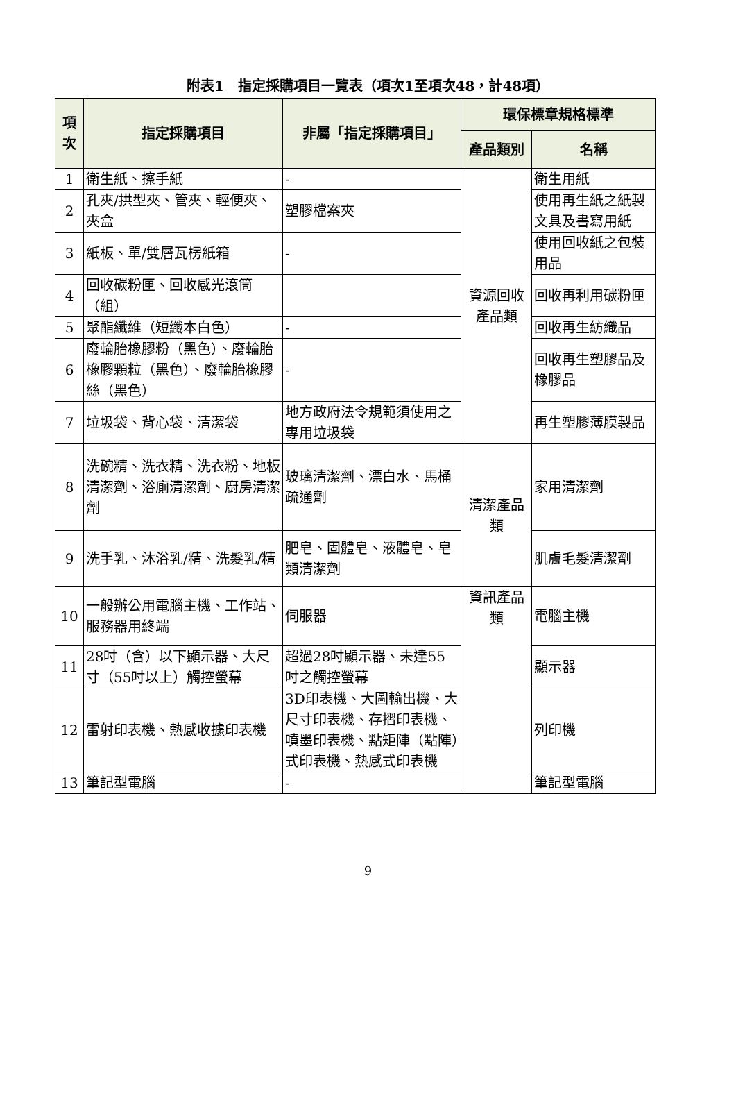附表1　指定採購項目一覽表（項次1至項次48，計48項）
| 項次 | 指定採購項目 | 非屬「指定採購項目」 | 環保標章規格標準 | |
| --- | --- | --- | --- | --- |
| | | | 產品類別 | 名稱 |
| 1 | 衛生紙、擦手紙 | - | 資源回收產品類 | 衛生用紙 |
| 2 | 孔夾/拱型夾、管夾、輕便夾、夾盒 | 塑膠檔案夾 | | 使用再生紙之紙製文具及書寫用紙 |
| 3 | 紙板、單/雙層瓦楞紙箱 | - | | 使用回收紙之包裝用品 |
| 4 | 回收碳粉匣、回收感光滾筒（組） | | | 回收再利用碳粉匣 |
| 5 | 聚酯纖維（短纖本白色） | - | | 回收再生紡織品 |
| 6 | 廢輪胎橡膠粉（黑色）、廢輪胎橡膠顆粒（黑色）、廢輪胎橡膠絲（黑色） | - | | 回收再生塑膠品及橡膠品 |
| 7 | 垃圾袋、背心袋、清潔袋 | 地方政府法令規範須使用之專用垃圾袋 | | 再生塑膠薄膜製品 |
| 8 | 洗碗精、洗衣精、洗衣粉、地板清潔劑、浴廁清潔劑、廚房清潔劑 | 玻璃清潔劑、漂白水、馬桶疏通劑 | 清潔產品類 | 家用清潔劑 |
| 9 | 洗手乳、沐浴乳/精、洗髮乳/精 | 肥皂、固體皂、液體皂、皂類清潔劑 | | 肌膚毛髮清潔劑 |
| 10 | 一般辦公用電腦主機、工作站、服務器用終端 | 伺服器 | 資訊產品類 | 電腦主機 |
| 11 | 28吋（含）以下顯示器、大尺寸（55吋以上）觸控螢幕 | 超過28吋顯示器、未達55吋之觸控螢幕 | | 顯示器 |
| 12 | 雷射印表機、熱感收據印表機 | 3D印表機、大圖輸出機、大尺寸印表機、存摺印表機、噴墨印表機、點矩陣（點陣）式印表機、熱感式印表機 | | 列印機 |
| 13 | 筆記型電腦 | - | | 筆記型電腦 |
9